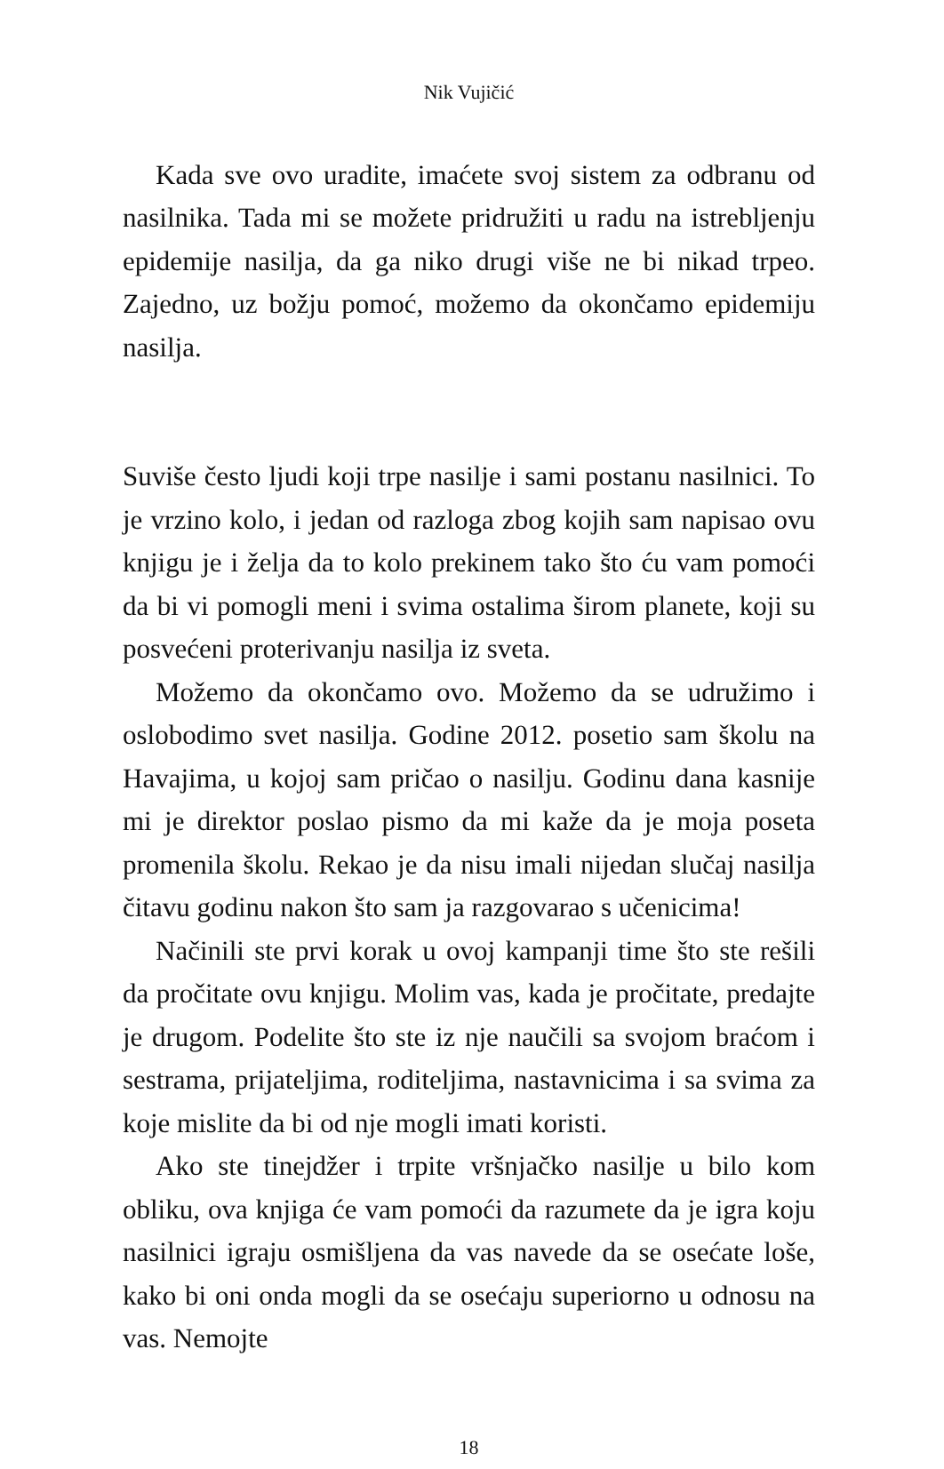Nik Vujičić
Kada sve ovo uradite, imaćete svoj sistem za odbranu od nasilnika. Tada mi se možete pridružiti u radu na istrebljenju epidemije nasilja, da ga niko drugi više ne bi nikad trpeo. Zajedno, uz božju pomoć, možemo da okončamo epidemiju nasilja.
Suviše često ljudi koji trpe nasilje i sami postanu nasilnici. To je vrzino kolo, i jedan od razloga zbog kojih sam napisao ovu knjigu je i želja da to kolo prekinem tako što ću vam pomoći da bi vi pomogli meni i svima ostalima širom planete, koji su posvećeni proterivanju nasilja iz sveta.
Možemo da okončamo ovo. Možemo da se udružimo i oslobodimo svet nasilja. Godine 2012. posetio sam školu na Havajima, u kojoj sam pričao o nasilju. Godinu dana kasnije mi je direktor poslao pismo da mi kaže da je moja poseta promenila školu. Rekao je da nisu imali nijedan slučaj nasilja čitavu godinu nakon što sam ja razgovarao s učenicima!
Načinili ste prvi korak u ovoj kampanji time što ste rešili da pročitate ovu knjigu. Molim vas, kada je pročitate, predajte je drugom. Podelite što ste iz nje naučili sa svojom braćom i sestrama, prijateljima, roditeljima, nastavnicima i sa svima za koje mislite da bi od nje mogli imati koristi.
Ako ste tinejdžer i trpite vršnjačko nasilje u bilo kom obliku, ova knjiga će vam pomoći da razumete da je igra koju nasilnici igraju osmišljena da vas navede da se osećate loše, kako bi oni onda mogli da se osećaju superiorno u odnosu na vas. Nemojte
18